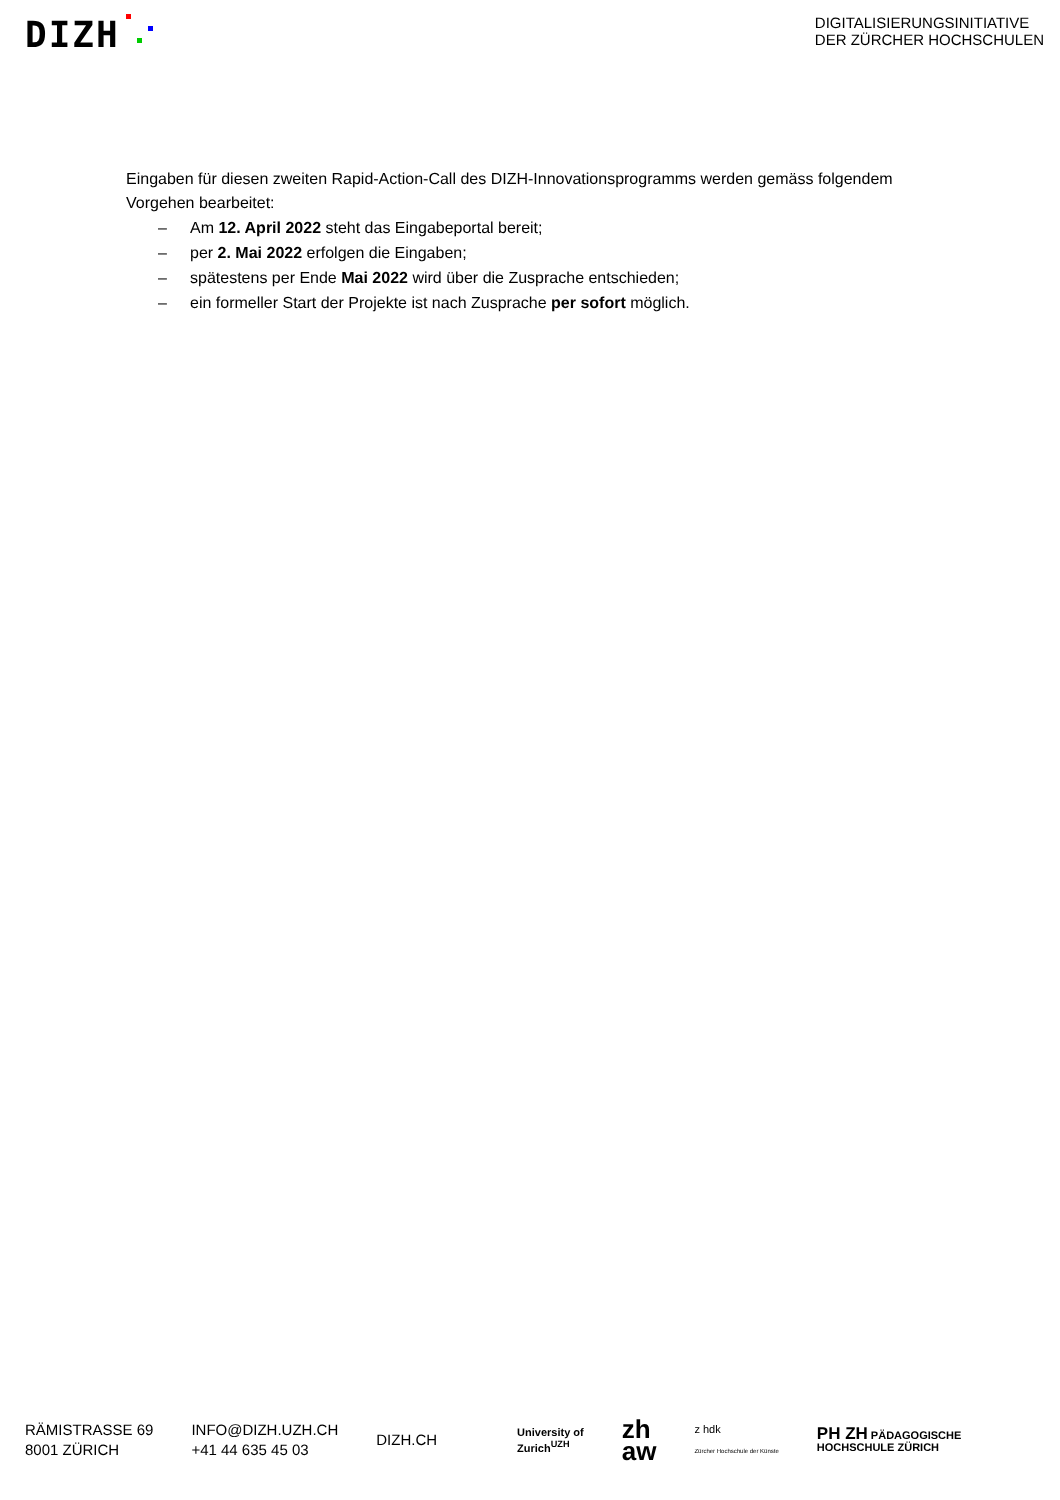DIZH
DIGITALISIERUNGSINITIATIVE
DER ZÜRCHER HOCHSCHULEN
Eingaben für diesen zweiten Rapid-Action-Call des DIZH-Innovationsprogramms werden gemäss folgendem Vorgehen bearbeitet:
– Am 12. April 2022 steht das Eingabeportal bereit;
– per 2. Mai 2022 erfolgen die Eingaben;
– spätestens per Ende Mai 2022 wird über die Zusprache entschieden;
– ein formeller Start der Projekte ist nach Zusprache per sofort möglich.
RÄMISTRASSE 69
8001 ZÜRICH
INFO@DIZH.UZH.CH
+41 44 635 45 03
DIZH.CH
University of
Zurich<sup>UZH</sup>
zh
aw
z hdk
Zürcher Hochschule der Künste
PH ZH PÄDAGOGISCHE
HOCHSCHULE ZÜRICH